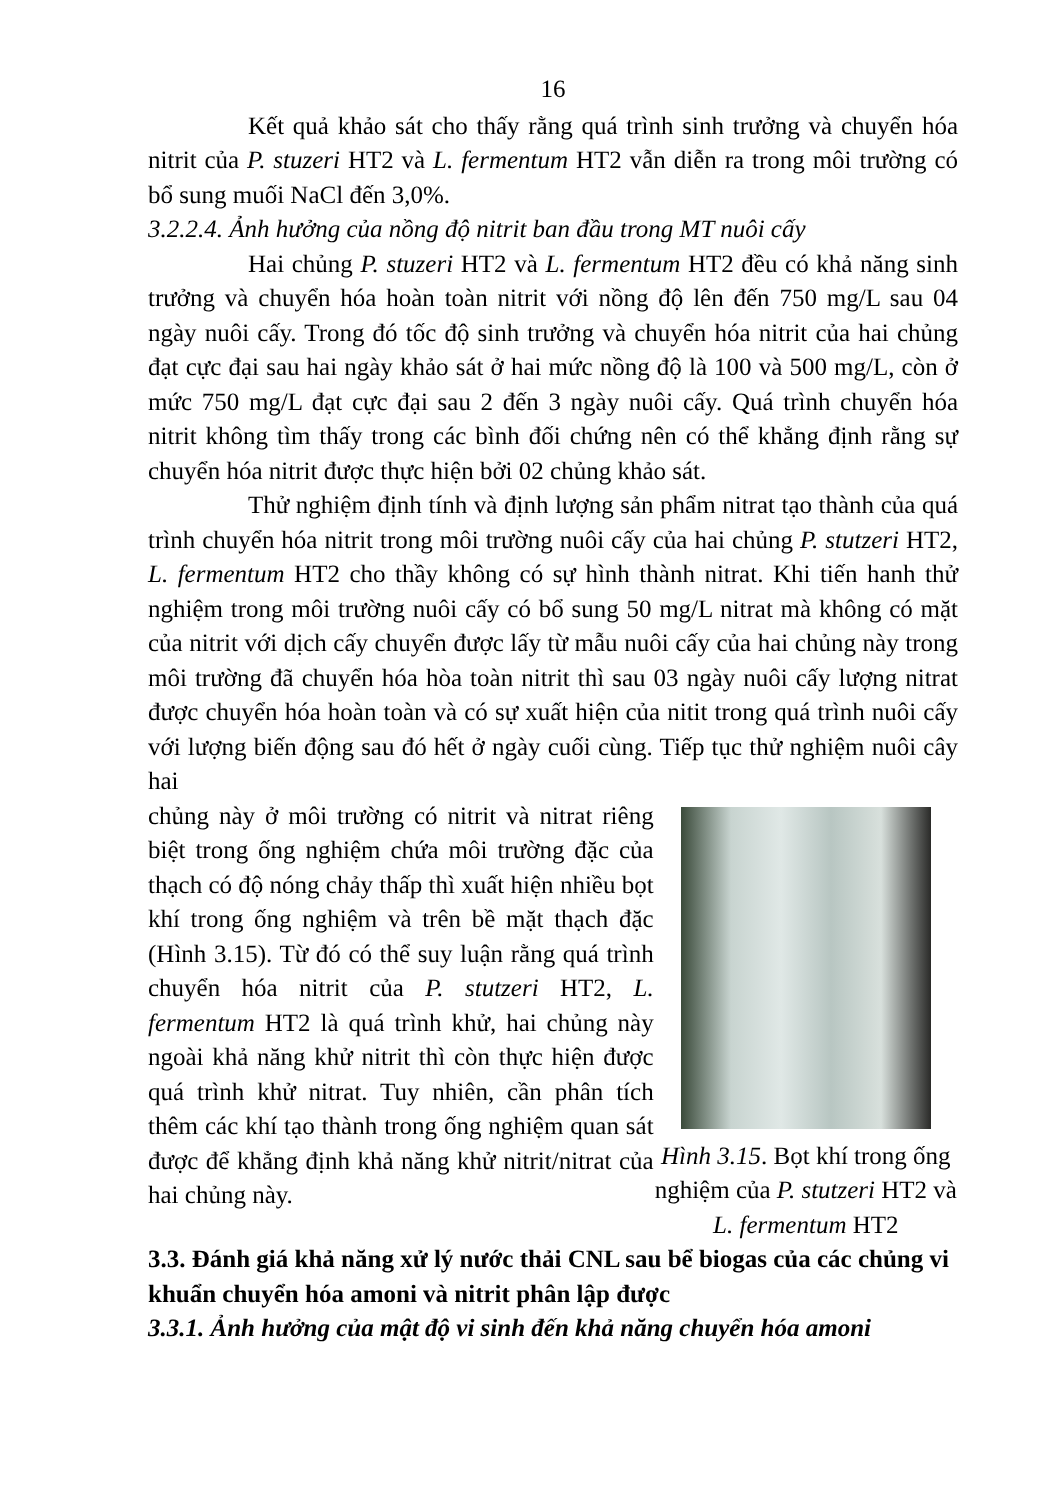16
Kết quả khảo sát cho thấy rằng quá trình sinh trưởng và chuyển hóa nitrit của P. stuzeri HT2 và L. fermentum HT2 vẫn diễn ra trong môi trường có bổ sung muối NaCl đến 3,0%.
3.2.2.4. Ảnh hưởng của nồng độ nitrit ban đầu trong MT nuôi cấy
Hai chủng P. stuzeri HT2 và L. fermentum HT2 đều có khả năng sinh trưởng và chuyển hóa hoàn toàn nitrit với nồng độ lên đến 750 mg/L sau 04 ngày nuôi cấy. Trong đó tốc độ sinh trưởng và chuyển hóa nitrit của hai chủng đạt cực đại sau hai ngày khảo sát ở hai mức nồng độ là 100 và 500 mg/L, còn ở mức 750 mg/L đạt cực đại sau 2 đến 3 ngày nuôi cấy. Quá trình chuyển hóa nitrit không tìm thấy trong các bình đối chứng nên có thể khẳng định rằng sự chuyển hóa nitrit được thực hiện bởi 02 chủng khảo sát.
Thử nghiệm định tính và định lượng sản phẩm nitrat tạo thành của quá trình chuyển hóa nitrit trong môi trường nuôi cấy của hai chủng P. stutzeri HT2, L. fermentum HT2 cho thầy không có sự hình thành nitrat. Khi tiến hanh thử nghiệm trong môi trường nuôi cấy có bổ sung 50 mg/L nitrat mà không có mặt của nitrit với dịch cấy chuyển được lấy từ mẫu nuôi cấy của hai chủng này trong môi trường đã chuyển hóa hòa toàn nitrit thì sau 03 ngày nuôi cấy lượng nitrat được chuyển hóa hoàn toàn và có sự xuất hiện của nitit trong quá trình nuôi cấy với lượng biến động sau đó hết ở ngày cuối cùng. Tiếp tục thử nghiệm nuôi cây hai
chủng này ở môi trường có nitrit và nitrat riêng biệt trong ống nghiệm chứa môi trường đặc của thạch có độ nóng chảy thấp thì xuất hiện nhiều bọt khí trong ống nghiệm và trên bề mặt thạch đặc (Hình 3.15). Từ đó có thể suy luận rằng quá trình chuyển hóa nitrit của P. stutzeri HT2, L. fermentum HT2 là quá trình khử, hai chủng này ngoài khả năng khử nitrit thì còn thực hiện được quá trình khử nitrat. Tuy nhiên, cần phân tích thêm các khí tạo thành trong ống nghiệm quan sát được để khẳng định khả năng khử nitrit/nitrat của hai chủng này.
Hình 3.15. Bọt khí trong ống nghiệm của P. stutzeri HT2 và L. fermentum HT2
3.3. Đánh giá khả năng xử lý nước thải CNL sau bể biogas của các chủng vi khuẩn chuyển hóa amoni và nitrit phân lập được
3.3.1. Ảnh hưởng của mật độ vi sinh đến khả năng chuyển hóa amoni